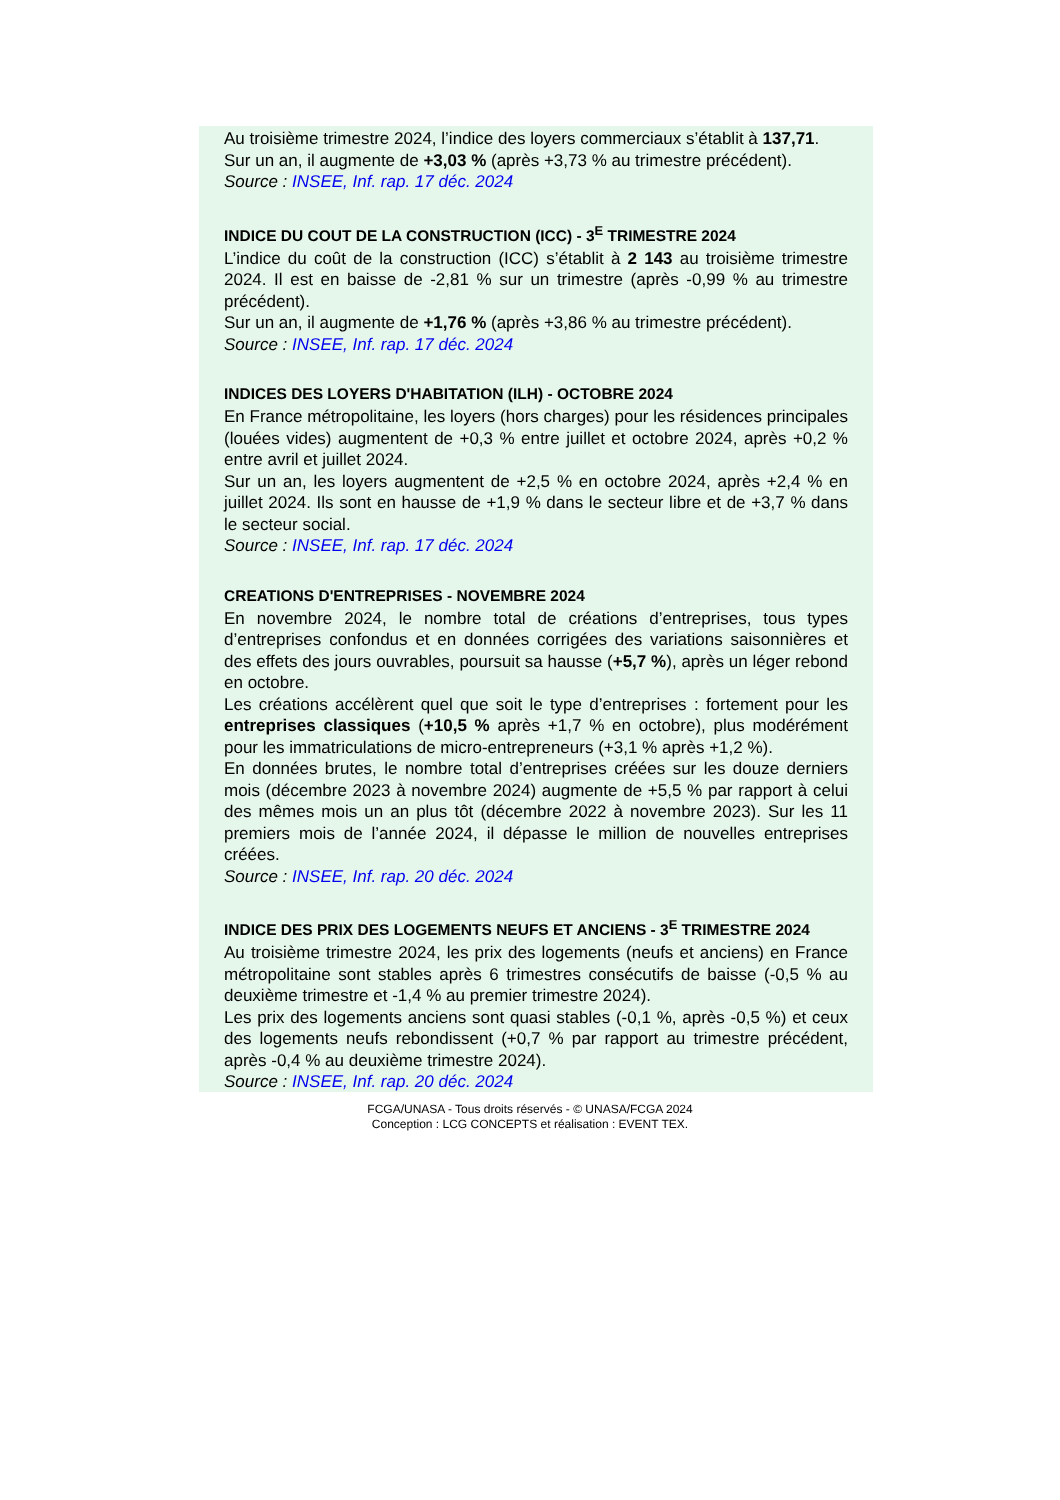Au troisième trimestre 2024, l’indice des loyers commerciaux s’établit à 137,71.
Sur un an, il augmente de +3,03 % (après +3,73 % au trimestre précédent).
Source : INSEE, Inf. rap. 17 déc. 2024
INDICE DU COUT DE LA CONSTRUCTION (ICC) - 3<sup>E</sup> TRIMESTRE 2024
L’indice du coût de la construction (ICC) s’établit à 2 143 au troisième trimestre 2024. Il est en baisse de -2,81 % sur un trimestre (après -0,99 % au trimestre précédent).
Sur un an, il augmente de +1,76 % (après +3,86 % au trimestre précédent).
Source : INSEE, Inf. rap. 17 déc. 2024
INDICES DES LOYERS D'HABITATION (ILH) - OCTOBRE 2024
En France métropolitaine, les loyers (hors charges) pour les résidences principales (louées vides) augmentent de +0,3 % entre juillet et octobre 2024, après +0,2 % entre avril et juillet 2024.
Sur un an, les loyers augmentent de +2,5 % en octobre 2024, après +2,4 % en juillet 2024. Ils sont en hausse de +1,9 % dans le secteur libre et de +3,7 % dans le secteur social.
Source : INSEE, Inf. rap. 17 déc. 2024
CREATIONS D'ENTREPRISES - NOVEMBRE 2024
En novembre 2024, le nombre total de créations d’entreprises, tous types d’entreprises confondus et en données corrigées des variations saisonnières et des effets des jours ouvrables, poursuit sa hausse (+5,7 %), après un léger rebond en octobre.
Les créations accélèrent quel que soit le type d’entreprises : fortement pour les entreprises classiques (+10,5 % après +1,7 % en octobre), plus modérément pour les immatriculations de micro-entrepreneurs (+3,1 % après +1,2 %).
En données brutes, le nombre total d’entreprises créées sur les douze derniers mois (décembre 2023 à novembre 2024) augmente de +5,5 % par rapport à celui des mêmes mois un an plus tôt (décembre 2022 à novembre 2023). Sur les 11 premiers mois de l’année 2024, il dépasse le million de nouvelles entreprises créées.
Source : INSEE, Inf. rap. 20 déc. 2024
INDICE DES PRIX DES LOGEMENTS NEUFS ET ANCIENS - 3<sup>E</sup> TRIMESTRE 2024
Au troisième trimestre 2024, les prix des logements (neufs et anciens) en France métropolitaine sont stables après 6 trimestres consécutifs de baisse (-0,5 % au deuxième trimestre et -1,4 % au premier trimestre 2024).
Les prix des logements anciens sont quasi stables (-0,1 %, après -0,5 %) et ceux des logements neufs rebondissent (+0,7 % par rapport au trimestre précédent, après -0,4 % au deuxième trimestre 2024).
Source : INSEE, Inf. rap. 20 déc. 2024
FCGA/UNASA - Tous droits réservés - © UNASA/FCGA 2024
Conception : LCG CONCEPTS et réalisation : EVENT TEX.